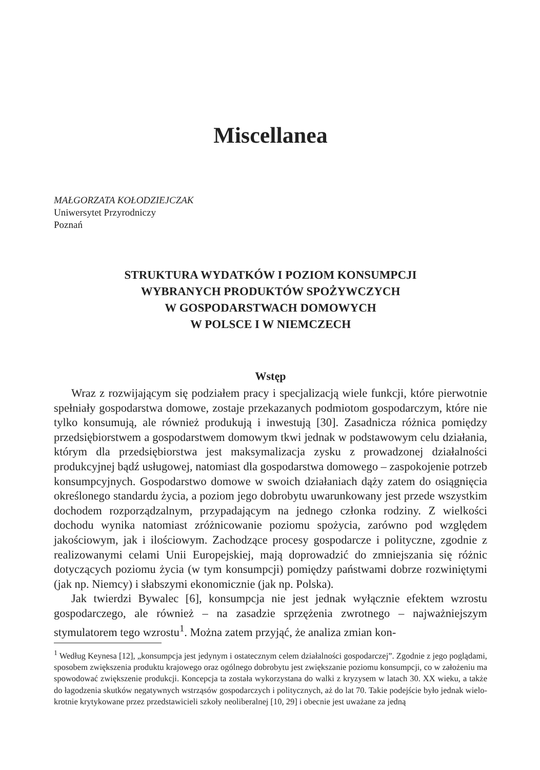Miscellanea
MAŁGORZATA KOŁODZIEJCZAK
Uniwersytet Przyrodniczy
Poznań
STRUKTURA WYDATKÓW I POZIOM KONSUMPCJI
WYBRANYCH PRODUKTÓW SPOŻYWCZYCH
W GOSPODARSTWACH DOMOWYCH
W POLSCE I W NIEMCZECH
Wstęp
Wraz z rozwijającym się podziałem pracy i specjalizacją wiele funkcji, które pierwotnie spełniały gospodarstwa domowe, zostaje przekazanych podmiotom gospodarczym, które nie tylko konsumują, ale również produkują i inwestu­ją [30]. Zasadnicza różnica pomiędzy przedsiębiorstwem a gospodarstwem domowym tkwi jednak w podstawowym celu działania, którym dla przedsię­biorstwa jest maksymalizacja zysku z prowadzonej działalności produkcyjnej bądź usługowej, natomiast dla gospodarstwa domowego – zaspokojenie potrzeb konsumpcyjnych. Gospodarstwo domowe w swoich działaniach dąży zatem do osiągnięcia określonego standardu życia, a poziom jego dobrobytu uwarunko­wany jest przede wszystkim dochodem rozporządzalnym, przypadającym na jednego członka rodziny. Z wielkości dochodu wynika natomiast zróżnicowa­nie poziomu spożycia, zarówno pod względem jakościowym, jak i ilościowym. Zachodzące procesy gospodarcze i polityczne, zgodnie z realizowanymi celami Unii Europejskiej, mają doprowadzić do zmniejszania się różnic dotyczących poziomu życia (w tym konsumpcji) pomiędzy państwami dobrze rozwiniętymi (jak np. Niemcy) i słabszymi ekonomicznie (jak np. Polska).
Jak twierdzi Bywalec [6], konsumpcja nie jest jednak wyłącznie efektem wzro­stu gospodarczego, ale również – na zasadzie sprzężenia zwrotnego – najważniej­szym stymulatorem tego wzrostu<sup>1</sup>. Można zatem przyjąć, że analiza zmian kon-
<sup>1</sup> Według Keynesa [12], „konsumpcja jest jedynym i ostatecznym celem działalności gospodarczej”. Zgodnie z jego poglądami, sposobem zwiększenia produktu krajowego oraz ogólnego dobrobytu jest zwiększanie poziomu konsumpcji, co w założeniu ma spowodować zwiększenie produkcji. Koncepcja ta została wykorzystana do walki z kryzysem w latach 30. XX wieku, a także do łagodzenia skutków negatywnych wstrząsów gospodarczych i politycznych, aż do lat 70. Takie podejście było jednak wielo­krotnie krytykowane przez przedstawicieli szkoły neoliberalnej [10, 29] i obecnie jest uważane za jedną